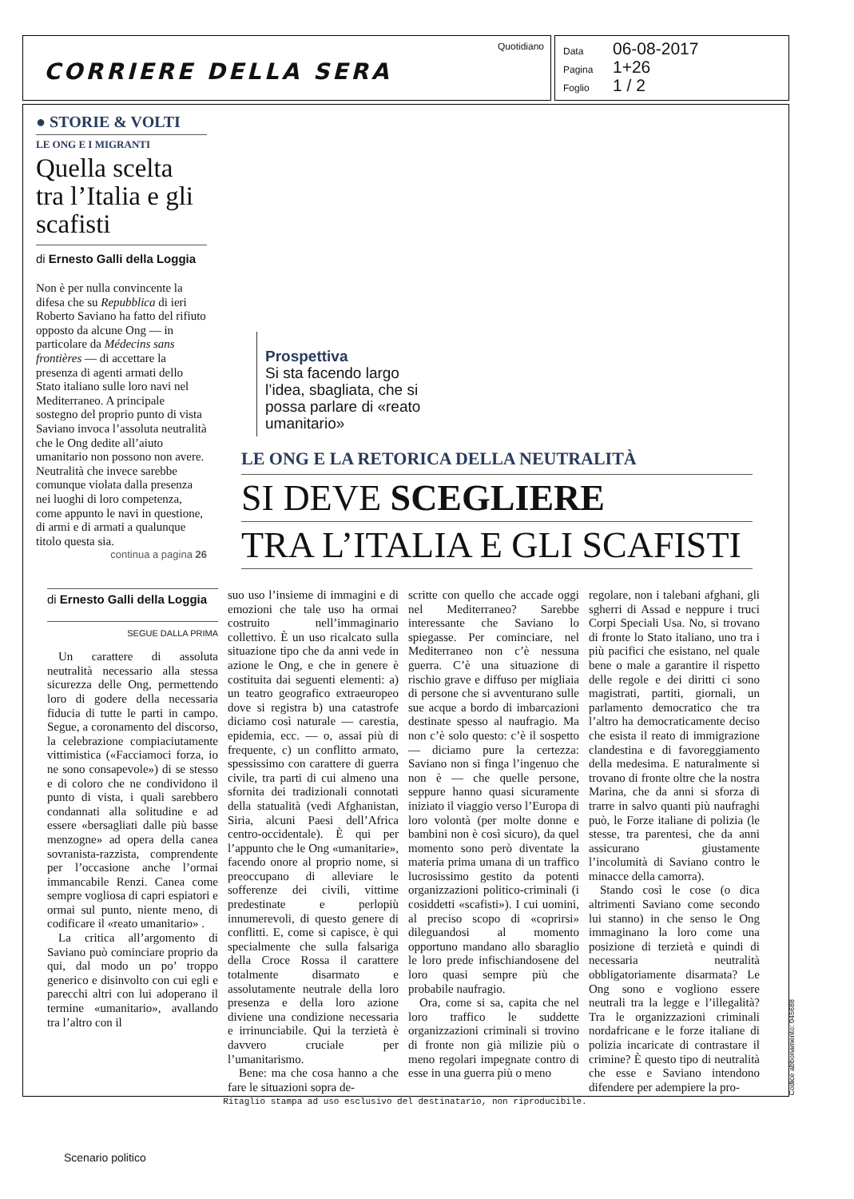Quotidiano
CORRIERE DELLA SERA
Data 06-08-2017
Pagina 1+26
Foglio 1 / 2
● STORIE & VOLTI
LE ONG E I MIGRANTI
Quella scelta tra l’Italia e gli scafisti
di Ernesto Galli della Loggia
Non è per nulla convincente la difesa che su Repubblica di ieri Roberto Saviano ha fatto del rifiuto opposto da alcune Ong — in particolare da Médecins sans frontières — di accettare la presenza di agenti armati dello Stato italiano sulle loro navi nel Mediterraneo. A principale sostegno del proprio punto di vista Saviano invoca l’assoluta neutralità che le Ong dedite all’aiuto umanitario non possono non avere. Neutralità che invece sarebbe comunque violata dalla presenza nei luoghi di loro competenza, come appunto le navi in questione, di armi e di armati a qualunque titolo questa sia.
continua a pagina 26
Prospettiva
Si sta facendo largo l’idea, sbagliata, che si possa parlare di «reato umanitario»
LE ONG E LA RETORICA DELLA NEUTRALITÀ
SI DEVE SCEGLIERE
TRA L’ITALIA E GLI SCAFISTI
di Ernesto Galli della Loggia
SEGUE DALLA PRIMA
Un carattere di assoluta neutralità necessario alla stessa sicurezza delle Ong, permettendo loro di godere della necessaria fiducia di tutte le parti in campo. Segue, a coronamento del discorso, la celebrazione compiaciutamente vittimistica («Facciamoci forza, io ne sono consapevole») di se stesso e di coloro che ne condividono il punto di vista, i quali sarebbero condannati alla solitudine e ad essere «bersagliati dalle più basse menzogne» ad opera della canea sovranista-razzista, comprendente per l’occasione anche l’ormai immancabile Renzi. Canea come sempre vogliosa di capri espiatori e ormai sul punto, niente meno, di codificare il «reato umanitario» .
La critica all’argomento di Saviano può cominciare proprio da qui, dal modo un po’ troppo generico e disinvolto con cui egli e parecchi altri con lui adoperano il termine «umanitario», avallando tra l’altro con il
suo uso l’insieme di immagini e di emozioni che tale uso ha ormai costruito nell’immaginario collettivo. È un uso ricalcato sulla situazione tipo che da anni vede in azione le Ong, e che in genere è costituita dai seguenti elementi: a) un teatro geografico extraeuropeo dove si registra b) una catastrofe diciamo così naturale — carestia, epidemia, ecc. — o, assai più di frequente, c) un conflitto armato, spessissimo con carattere di guerra civile, tra parti di cui almeno una sfornita dei tradizionali connotati della statualità (vedi Afghanistan, Siria, alcuni Paesi dell’Africa centro-occidentale). È qui per l’appunto che le Ong «umanitarie», facendo onore al proprio nome, si preoccupano di alleviare le sofferenze dei civili, vittime predestinate e perlopiù innumerevoli, di questo genere di conflitti. E, come si capisce, è qui specialmente che sulla falsariga della Croce Rossa il carattere totalmente disarmato e assolutamente neutrale della loro presenza e della loro azione diviene una condizione necessaria e irrinunciabile. Qui la terzietà è davvero cruciale per l’umanitarismo.
Bene: ma che cosa hanno a che fare le situazioni sopra de-
scritte con quello che accade oggi nel Mediterraneo? Sarebbe interessante che Saviano lo spiegasse. Per cominciare, nel Mediterraneo non c’è nessuna guerra. C’è una situazione di rischio grave e diffuso per migliaia di persone che si avventurano sulle sue acque a bordo di imbarcazioni destinate spesso al naufragio. Ma non c’è solo questo: c’è il sospetto — diciamo pure la certezza: Saviano non si finga l’ingenuo che non è — che quelle persone, seppure hanno quasi sicuramente iniziato il viaggio verso l’Europa di loro volontà (per molte donne e bambini non è così sicuro), da quel momento sono però diventate la materia prima umana di un traffico lucrosissimo gestito da potenti organizzazioni politico-criminali (i cosiddetti «scafisti»). I cui uomini, al preciso scopo di «coprirsi» dileguandosi al momento opportuno mandano allo sbaraglio le loro prede infischiandosene del loro quasi sempre più che probabile naufragio.
Ora, come si sa, capita che nel loro traffico le suddette organizzazioni criminali si trovino di fronte non già milizie più o meno regolari impegnate contro di esse in una guerra più o meno
regolare, non i talebani afghani, gli sgherri di Assad e neppure i truci Corpi Speciali Usa. No, si trovano di fronte lo Stato italiano, uno tra i più pacifici che esistano, nel quale bene o male a garantire il rispetto delle regole e dei diritti ci sono magistrati, partiti, giornali, un parlamento democratico che tra l’altro ha democraticamente deciso che esista il reato di immigrazione clandestina e di favoreggiamento della medesima. E naturalmente si trovano di fronte oltre che la nostra Marina, che da anni si sforza di trarre in salvo quanti più naufraghi può, le Forze italiane di polizia (le stesse, tra parentesi, che da anni assicurano giustamente l’incolumità di Saviano contro le minacce della camorra).
Stando così le cose (o dica altrimenti Saviano come secondo lui stanno) in che senso le Ong immaginano la loro come una posizione di terzietà e quindi di necessaria neutralità obbligatoriamente disarmata? Le Ong sono e vogliono essere neutrali tra la legge e l’illegalità? Tra le organizzazioni criminali nordafricane e le forze italiane di polizia incaricate di contrastare il crimine? È questo tipo di neutralità che esse e Saviano intendono difendere per adempiere la pro-
Ritaglio stampa ad uso esclusivo del destinatario, non riproducibile.
Codice abbonamento: 045688
Scenario politico